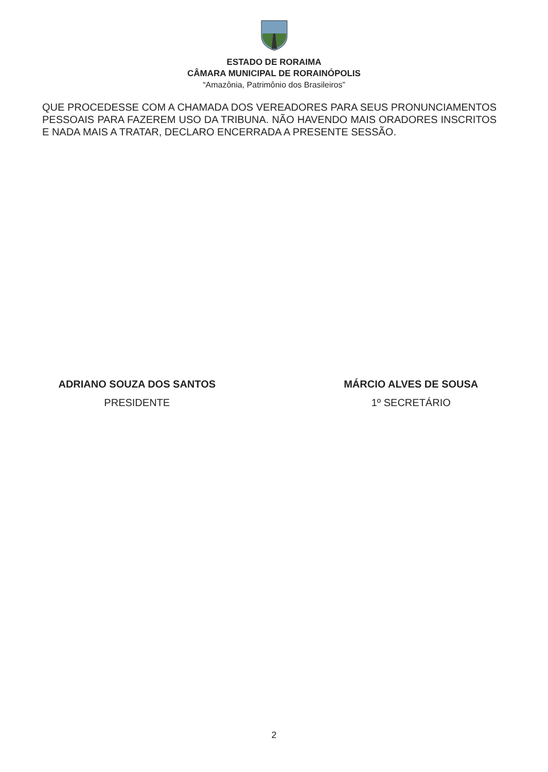ESTADO DE RORAIMA
CÂMARA MUNICIPAL DE RORAINÓPOLIS
“Amazônia, Patrimônio dos Brasileiros”
QUE PROCEDESSE COM A CHAMADA DOS VEREADORES PARA SEUS PRONUNCIAMENTOS PESSOAIS PARA FAZEREM USO DA TRIBUNA. NÃO HAVENDO MAIS ORADORES INSCRITOS E NADA MAIS A TRATAR, DECLARO ENCERRADA A PRESENTE SESSÃO.
ADRIANO SOUZA DOS SANTOS
PRESIDENTE
MÁRCIO ALVES DE SOUSA
1º SECRETÁRIO
2